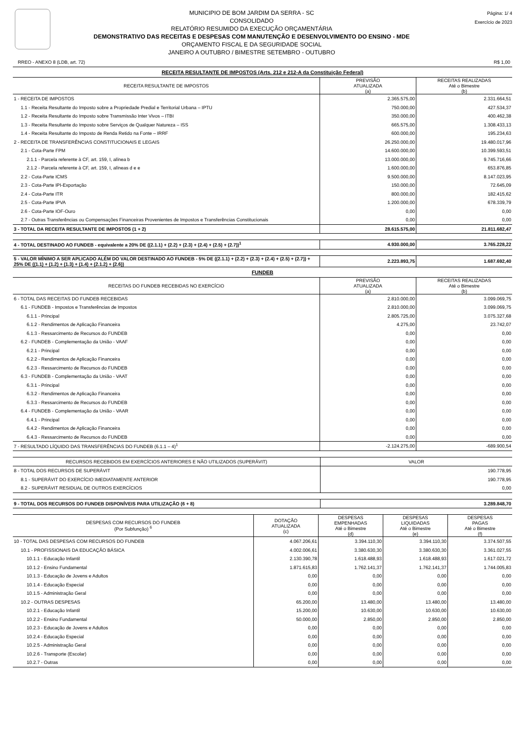MUNICIPIO DE BOM JARDIM DA SERRA - SC
CONSOLIDADO
RELATÓRIO RESUMIDO DA EXECUÇÃO ORÇAMENTÁRIA
DEMONSTRATIVO DAS RECEITAS E DESPESAS COM MANUTENÇÃO E DESENVOLVIMENTO DO ENSINO - MDE
ORÇAMENTO FISCAL E DA SEGURIDADE SOCIAL
JANEIRO A OUTUBRO / BIMESTRE SETEMBRO - OUTUBRO
Página: 1/ 4
Exercício de 2023
RREO - ANEXO 8 (LDB, art. 72) R$ 1,00
RECEITA RESULTANTE DE IMPOSTOS (Arts. 212 e 212-A da Constituição Federal)
| RECEITA RESULTANTE DE IMPOSTOS | PREVISÃO ATUALIZADA (a) | RECEITAS REALIZADAS Até o Bimestre (b) |
| --- | --- | --- |
| 1 - RECEITA DE IMPOSTOS | 2.365.575,00 | 2.331.664,51 |
| 1.1 - Receita Resultante do Imposto sobre a Propriedade Predial e Territorial Urbana – IPTU | 750.000,00 | 427.534,37 |
| 1.2 - Receita Resultante do Imposto sobre Transmissão Inter Vivos – ITBI | 350.000,00 | 400.462,38 |
| 1.3 - Receita Resultante do Imposto sobre Serviços de Qualquer Natureza – ISS | 665.575,00 | 1.308.433,13 |
| 1.4 - Receita Resultante do Imposto de Renda Retido na Fonte – IRRF | 600.000,00 | 195.234,63 |
| 2 - RECEITA DE TRANSFERÊNCIAS CONSTITUCIONAIS E LEGAIS | 26.250.000,00 | 19.480.017,96 |
| 2.1 - Cota-Parte FPM | 14.600.000,00 | 10.399.593,51 |
| 2.1.1 - Parcela referente à CF, art. 159, I, alínea b | 13.000.000,00 | 9.745.716,66 |
| 2.1.2 - Parcela referente à CF, art. 159, I, alíneas d e e | 1.600.000,00 | 653.876,85 |
| 2.2 - Cota-Parte ICMS | 9.500.000,00 | 8.147.023,95 |
| 2.3 - Cota-Parte IPI-Exportação | 150.000,00 | 72.645,09 |
| 2.4 - Cota-Parte ITR | 800.000,00 | 182.415,62 |
| 2.5 - Cota-Parte IPVA | 1.200.000,00 | 678.339,79 |
| 2.6 - Cota-Parte IOF-Ouro | 0,00 | 0,00 |
| 2.7 - Outras Transferências ou Compensações Financeiras Provenientes de Impostos e Transferências Constitucionais | 0,00 | 0,00 |
| 3 - TOTAL DA RECEITA RESULTANTE DE IMPOSTOS (1 + 2) | 28.615.575,00 | 21.811.682,47 |
| 4 - TOTAL DESTINADO AO FUNDEB - equivalente a 20% DE ((2.1.1) + (2.2) + (2.3) + (2.4) + (2.5) + (2.7))<sup>1</sup> | 4.930.000,00 | 3.765.228,22 |
| 5 - VALOR MÍNIMO A SER APLICADO ALÉM DO VALOR DESTINADO AO FUNDEB - 5% DE ((2.1.1) + (2.2) + (2.3) + (2.4) + (2.5) + (2.7)) + 25% DE ((1.1) + (1.2) + (1.3) + (1.4) + (2.1.2) + (2.6)) | 2.223.893,75 | 1.687.692,40 |
FUNDEB
| RECEITAS DO FUNDEB RECEBIDAS NO EXERCÍCIO | PREVISÃO ATUALIZADA (a) | RECEITAS REALIZADAS Até o Bimestre (b) |
| --- | --- | --- |
| 6 - TOTAL DAS RECEITAS DO FUNDEB RECEBIDAS | 2.810.000,00 | 3.099.069,75 |
| 6.1 - FUNDEB - Impostos e Transferências de Impostos | 2.810.000,00 | 3.099.069,75 |
| 6.1.1 - Principal | 2.805.725,00 | 3.075.327,68 |
| 6.1.2 - Rendimentos de Aplicação Financeira | 4.275,00 | 23.742,07 |
| 6.1.3 - Ressarcimento de Recursos do FUNDEB | 0,00 | 0,00 |
| 6.2 - FUNDEB - Complementação da União - VAAF | 0,00 | 0,00 |
| 6.2.1 - Principal | 0,00 | 0,00 |
| 6.2.2 - Rendimentos de Aplicação Financeira | 0,00 | 0,00 |
| 6.2.3 - Ressarcimento de Recursos do FUNDEB | 0,00 | 0,00 |
| 6.3 - FUNDEB - Complementação da União - VAAT | 0,00 | 0,00 |
| 6.3.1 - Principal | 0,00 | 0,00 |
| 6.3.2 - Rendimentos de Aplicação Financeira | 0,00 | 0,00 |
| 6.3.3 - Ressarcimento de Recursos do FUNDEB | 0,00 | 0,00 |
| 6.4 - FUNDEB - Complementação da União - VAAR | 0,00 | 0,00 |
| 6.4.1 - Principal | 0,00 | 0,00 |
| 6.4.2 - Rendimentos de Aplicação Financeira | 0,00 | 0,00 |
| 6.4.3 - Ressarcimento de Recursos do FUNDEB | 0,00 | 0,00 |
| 7 - RESULTADO LÍQUIDO DAS TRANSFERÊNCIAS DO FUNDEB (6.1.1 – 4)<sup>1</sup> | -2.124.275,00 | -689.900,54 |
| RECURSOS RECEBIDOS EM EXERCÍCIOS ANTERIORES E NÃO UTILIZADOS (SUPERÁVIT) | VALOR |
| --- | --- |
| 8 - TOTAL DOS RECURSOS DE SUPERÁVIT | 190.778,95 |
| 8.1 - SUPERÁVIT DO EXERCÍCIO IMEDIATAMENTE ANTERIOR | 190.778,95 |
| 8.2 - SUPERÁVIT RESIDUAL DE OUTROS EXERCÍCIOS | 0,00 |
| 9 - TOTAL DOS RECURSOS DO FUNDEB DISPONÍVEIS PARA UTILIZAÇÃO (6 + 8) | 3.289.848,70 |
| DESPESAS COM RECURSOS DO FUNDEB (Por Subfunção) <sup>6</sup> | DOTAÇÃO ATUALIZADA (c) | DESPESAS EMPENHADAS Até o Bimestre (d) | DESPESAS LIQUIDADAS Até o Bimestre (e) | DESPESAS PAGAS Até o Bimestre (f) |
| --- | --- | --- | --- | --- |
| 10 - TOTAL DAS DESPESAS COM RECURSOS DO FUNDEB | 4.067.206,61 | 3.394.110,30 | 3.394.110,30 | 3.374.507,55 |
| 10.1 - PROFISSIONAIS DA EDUCAÇÃO BÁSICA | 4.002.006,61 | 3.380.630,30 | 3.380.630,30 | 3.361.027,55 |
| 10.1.1 - Educação Infantil | 2.130.390,78 | 1.618.488,93 | 1.618.488,93 | 1.617.021,72 |
| 10.1.2 - Ensino Fundamental | 1.871.615,83 | 1.762.141,37 | 1.762.141,37 | 1.744.005,83 |
| 10.1.3 - Educação de Jovens e Adultos | 0,00 | 0,00 | 0,00 | 0,00 |
| 10.1.4 - Educação Especial | 0,00 | 0,00 | 0,00 | 0,00 |
| 10.1.5 - Administração Geral | 0,00 | 0,00 | 0,00 | 0,00 |
| 10.2 - OUTRAS DESPESAS | 65.200,00 | 13.480,00 | 13.480,00 | 13.480,00 |
| 10.2.1 - Educação Infantil | 15.200,00 | 10.630,00 | 10.630,00 | 10.630,00 |
| 10.2.2 - Ensino Fundamental | 50.000,00 | 2.850,00 | 2.850,00 | 2.850,00 |
| 10.2.3 - Educação de Jovens e Adultos | 0,00 | 0,00 | 0,00 | 0,00 |
| 10.2.4 - Educação Especial | 0,00 | 0,00 | 0,00 | 0,00 |
| 10.2.5 - Administração Geral | 0,00 | 0,00 | 0,00 | 0,00 |
| 10.2.6 - Transporte (Escolar) | 0,00 | 0,00 | 0,00 | 0,00 |
| 10.2.7 - Outras | 0,00 | 0,00 | 0,00 | 0,00 |